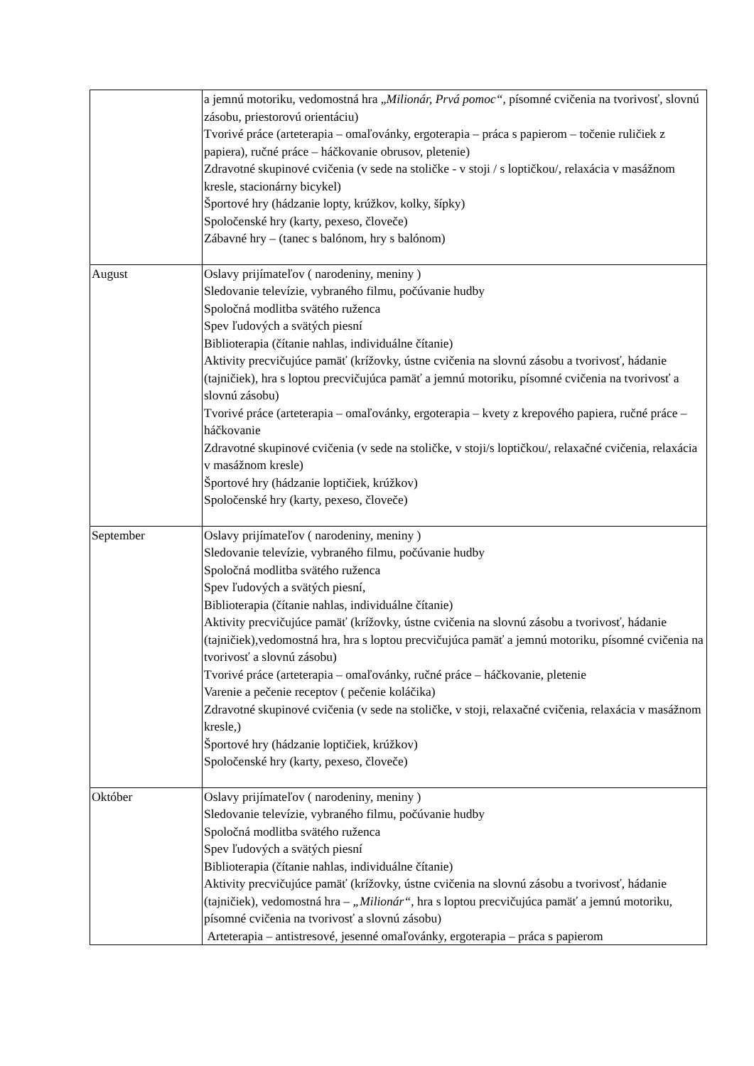| | a jemnú motoriku, vedomostná hra „ Milionár, Prvá pomoc“, písomné cvičenia na tvorivosť, slovnú zásobu, priestorovú orientáciu) Tvorivé práce (arteterapia – omaľovánky, ergoterapia – práca s papierom – točenie ruličiek z papiera), ručné práce – háčkovanie obrusov, pletenie) Zdravotné skupinové cvičenia (v sede na stoličke - v stoji / s loptičkou/, relaxácia v masážnom kresle, stacionárny bicykel) Športové hry (hádzanie lopty, krúžkov, kolky, šípky) Spoločenské hry (karty, pexeso, človeče) Zábavné hry – (tanec s balónom, hry s balónom) |
| August | Oslavy prijímateľov ( narodeniny, meniny ) Sledovanie televízie, vybraného filmu, počúvanie hudby Spoločná modlitba svätého ruženca Spev ľudových a svätých piesní Biblioterapia (čítanie nahlas, individuálne čítanie) Aktivity precvičujúce pamäť (krížovky, ústne cvičenia na slovnú zásobu a tvorivosť, hádanie (tajničiek), hra s loptou precvičujúca pamäť a jemnú motoriku, písomné cvičenia na tvorivosť a slovnú zásobu) Tvorivé práce (arteterapia – omaľovánky, ergoterapia – kvety z krepového papiera, ručné práce – háčkovanie Zdravotné skupinové cvičenia (v sede na stoličke, v stoji/s loptičkou/, relaxačné cvičenia, relaxácia v masážnom kresle) Športové hry (hádzanie loptičiek, krúžkov) Spoločenské hry (karty, pexeso, človeče) |
| September | Oslavy prijímateľov ( narodeniny, meniny ) Sledovanie televízie, vybraného filmu, počúvanie hudby Spoločná modlitba svätého ruženca Spev ľudových a svätých piesní, Biblioterapia (čítanie nahlas, individuálne čítanie) Aktivity precvičujúce pamäť (krížovky, ústne cvičenia na slovnú zásobu a tvorivosť, hádanie (tajničiek),vedomostná hra, hra s loptou precvičujúca pamäť a jemnú motoriku, písomné cvičenia na tvorivosť a slovnú zásobu) Tvorivé práce (arteterapia – omaľovánky, ručné práce – háčkovanie, pletenie Varenie a pečenie receptov ( pečenie koláčika) Zdravotné skupinové cvičenia (v sede na stoličke, v stoji, relaxačné cvičenia, relaxácia v masážnom kresle,) Športové hry (hádzanie loptičiek, krúžkov) Spoločenské hry (karty, pexeso, človeče) |
| Október | Oslavy prijímateľov ( narodeniny, meniny ) Sledovanie televízie, vybraného filmu, počúvanie hudby Spoločná modlitba svätého ruženca Spev ľudových a svätých piesní Biblioterapia (čítanie nahlas, individuálne čítanie) Aktivity precvičujúce pamäť (krížovky, ústne cvičenia na slovnú zásobu a tvorivosť, hádanie (tajničiek), vedomostná hra – „Milionár“ , hra s loptou precvičujúca pamäť a jemnú motoriku, písomné cvičenia na tvorivosť a slovnú zásobu) Arteterapia – antistresové, jesenné omaľovánky, ergoterapia – práca s papierom |